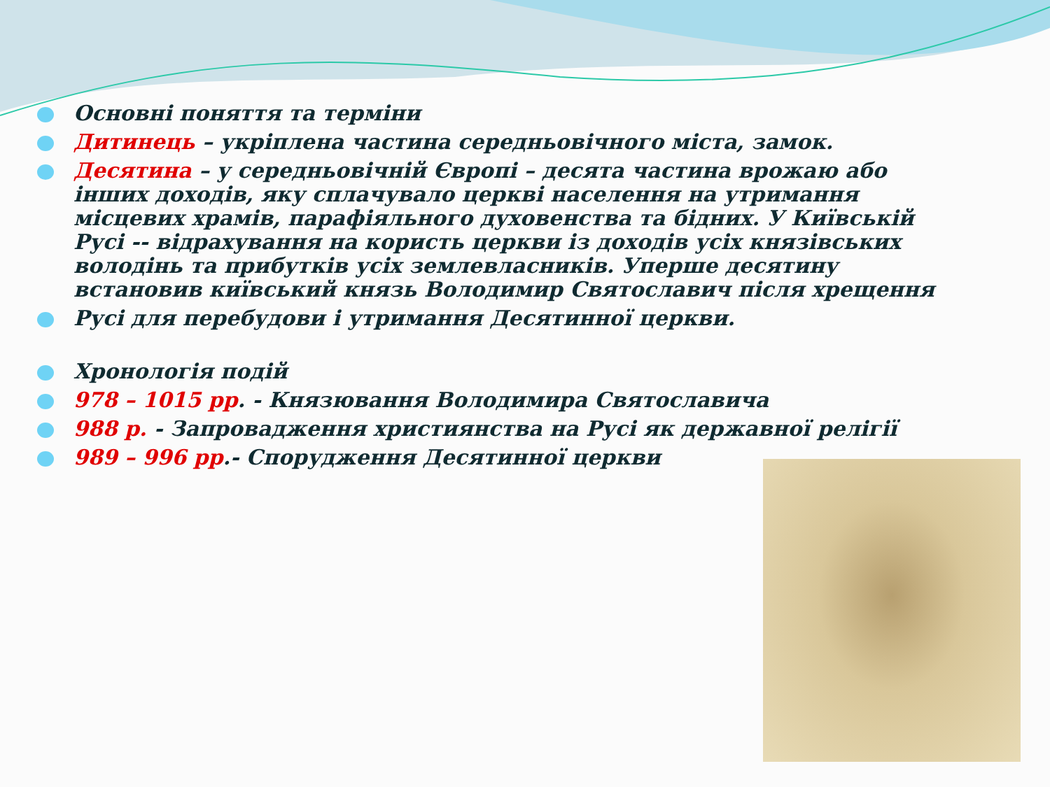Основні поняття та терміни
Дитинець – укріплена частина середньовічного міста, замок.
Десятина – у середньовічній Європі – десята частина врожаю або інших доходів, яку сплачувало церкві населення на утримання місцевих храмів, парафіяльного духовенства та бідних. У Київській Русі -- відрахування на користь церкви із доходів усіх князівських володінь та прибутків усіх землевласників. Уперше десятину встановив київський князь Володимир Святославич після хрещення
Русі для перебудови і утримання Десятинної церкви.
Хронологія подій
978 – 1015 рр. - Князювання Володимира Святославича
988 р. - Запровадження християнства на Русі як державної релігії
989 – 996 рр.- Спорудження Десятинної церкви